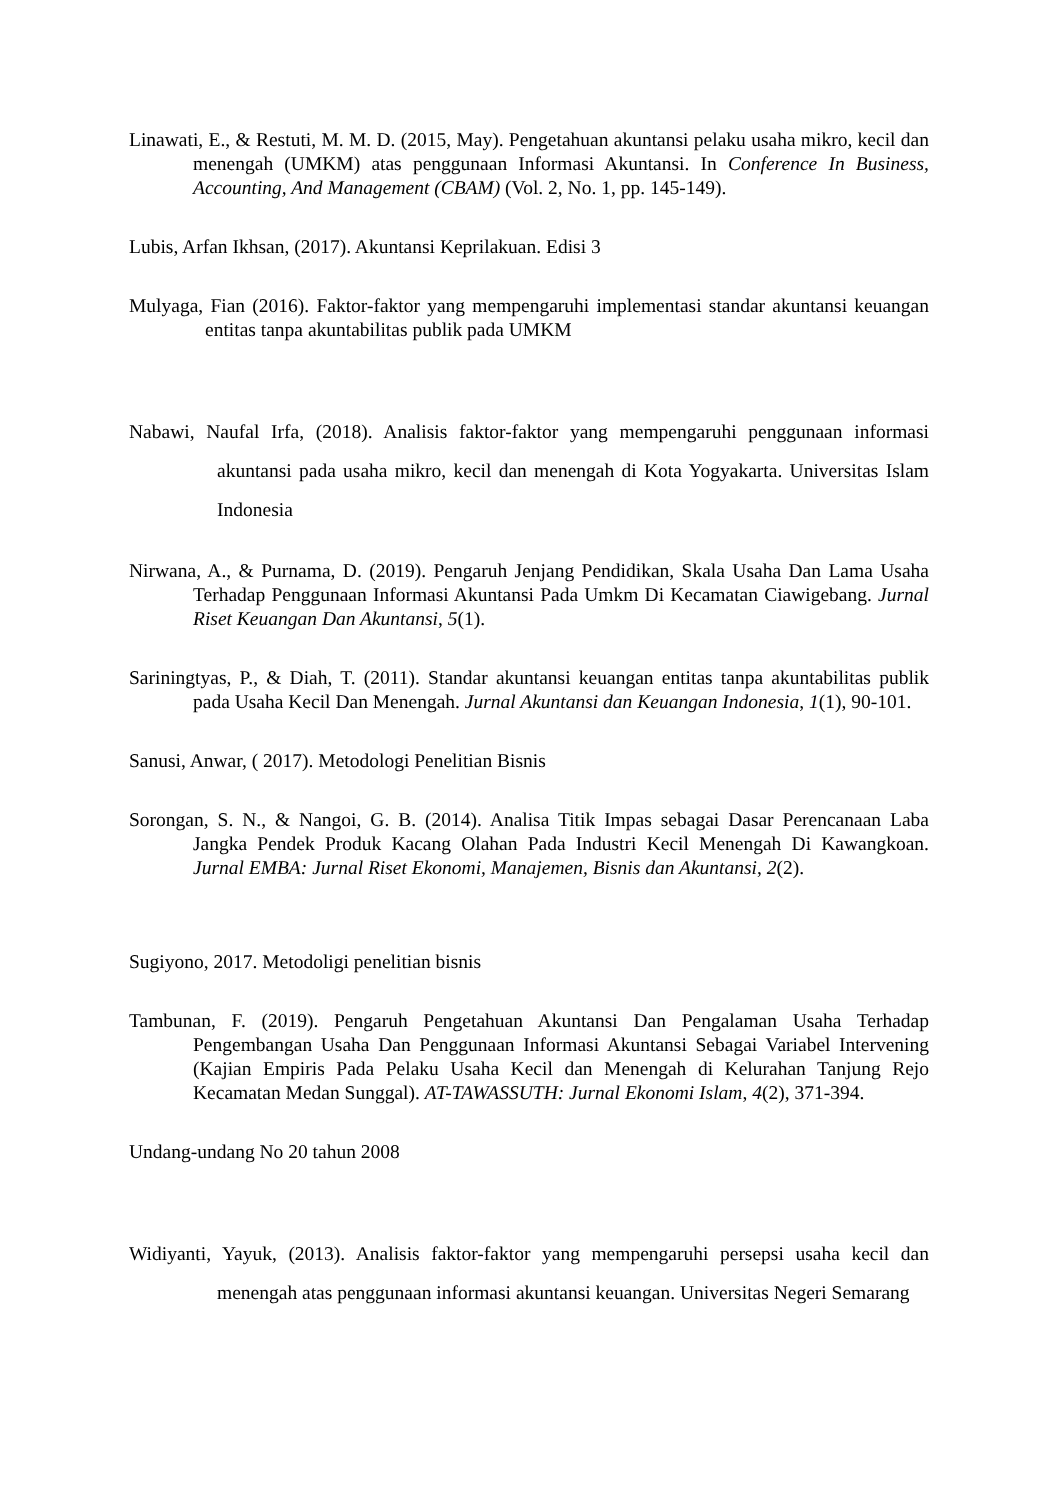Linawati, E., & Restuti, M. M. D. (2015, May). Pengetahuan akuntansi pelaku usaha mikro, kecil dan menengah (UMKM) atas penggunaan Informasi Akuntansi. In Conference In Business, Accounting, And Management (CBAM) (Vol. 2, No. 1, pp. 145-149).
Lubis, Arfan Ikhsan, (2017). Akuntansi Keprilakuan. Edisi 3
Mulyaga, Fian (2016). Faktor-faktor yang mempengaruhi implementasi standar akuntansi keuangan entitas tanpa akuntabilitas publik pada UMKM
Nabawi, Naufal Irfa, (2018). Analisis faktor-faktor yang mempengaruhi penggunaan informasi akuntansi pada usaha mikro, kecil dan menengah di Kota Yogyakarta. Universitas Islam Indonesia
Nirwana, A., & Purnama, D. (2019). Pengaruh Jenjang Pendidikan, Skala Usaha Dan Lama Usaha Terhadap Penggunaan Informasi Akuntansi Pada Umkm Di Kecamatan Ciawigebang. Jurnal Riset Keuangan Dan Akuntansi, 5(1).
Sariningtyas, P., & Diah, T. (2011). Standar akuntansi keuangan entitas tanpa akuntabilitas publik pada Usaha Kecil Dan Menengah. Jurnal Akuntansi dan Keuangan Indonesia, 1(1), 90-101.
Sanusi, Anwar, ( 2017). Metodologi Penelitian Bisnis
Sorongan, S. N., & Nangoi, G. B. (2014). Analisa Titik Impas sebagai Dasar Perencanaan Laba Jangka Pendek Produk Kacang Olahan Pada Industri Kecil Menengah Di Kawangkoan. Jurnal EMBA: Jurnal Riset Ekonomi, Manajemen, Bisnis dan Akuntansi, 2(2).
Sugiyono, 2017. Metodoligi penelitian bisnis
Tambunan, F. (2019). Pengaruh Pengetahuan Akuntansi Dan Pengalaman Usaha Terhadap Pengembangan Usaha Dan Penggunaan Informasi Akuntansi Sebagai Variabel Intervening (Kajian Empiris Pada Pelaku Usaha Kecil dan Menengah di Kelurahan Tanjung Rejo Kecamatan Medan Sunggal). AT-TAWASSUTH: Jurnal Ekonomi Islam, 4(2), 371-394.
Undang-undang No 20 tahun 2008
Widiyanti, Yayuk, (2013). Analisis faktor-faktor yang mempengaruhi persepsi usaha kecil dan menengah atas penggunaan informasi akuntansi keuangan. Universitas Negeri Semarang